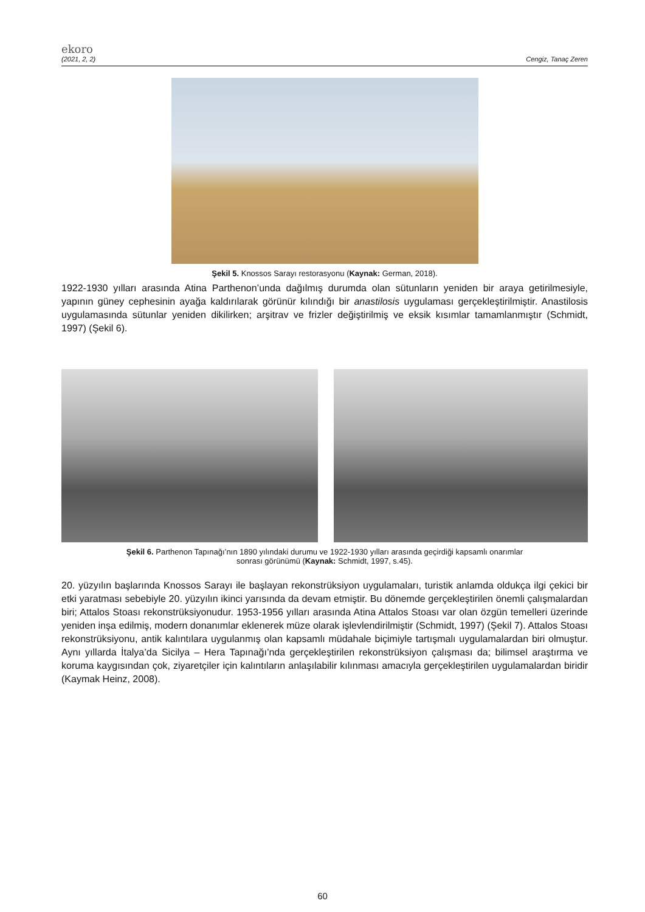ekoro
(2021, 2, 2) Cengiz, Tanaç Zeren
Şekil 5. Knossos Sarayı restorasyonu (Kaynak: German, 2018).
1922-1930 yılları arasında Atina Parthenon’unda dağılmış durumda olan sütunların yeniden bir araya getirilmesiyle, yapının güney cephesinin ayağa kaldırılarak görünür kılındığı bir anastilosis uygulaması gerçekleştirilmiştir. Anastilosis uygulamasında sütunlar yeniden dikilirken; arşitrav ve frizler değiştirilmiş ve eksik kısımlar tamamlanmıştır (Schmidt, 1997) (Şekil 6).
Şekil 6. Parthenon Tapınağı’nın 1890 yılındaki durumu ve 1922-1930 yılları arasında geçirdiği kapsamlı onarımlar
sonrası görünümü (Kaynak: Schmidt, 1997, s.45).
20. yüzyılın başlarında Knossos Sarayı ile başlayan rekonstrüksiyon uygulamaları, turistik anlamda oldukça ilgi çekici bir etki yaratması sebebiyle 20. yüzyılın ikinci yarısında da devam etmiştir. Bu dönemde gerçekleştirilen önemli çalışmalardan biri; Attalos Stoası rekonstrüksiyonudur. 1953-1956 yılları arasında Atina Attalos Stoası var olan özgün temelleri üzerinde yeniden inşa edilmiş, modern donanımlar eklenerek müze olarak işlevlendirilmiştir (Schmidt, 1997) (Şekil 7). Attalos Stoası rekonstrüksiyonu, antik kalıntılara uygulanmış olan kapsamlı müdahale biçimiyle tartışmalı uygulamalardan biri olmuştur. Aynı yıllarda İtalya’da Sicilya – Hera Tapınağı’nda gerçekleştirilen rekonstrüksiyon çalışması da; bilimsel araştırma ve koruma kaygısından çok, ziyaretçiler için kalıntıların anlaşılabilir kılınması amacıyla gerçekleştirilen uygulamalardan biridir (Kaymak Heinz, 2008).
60